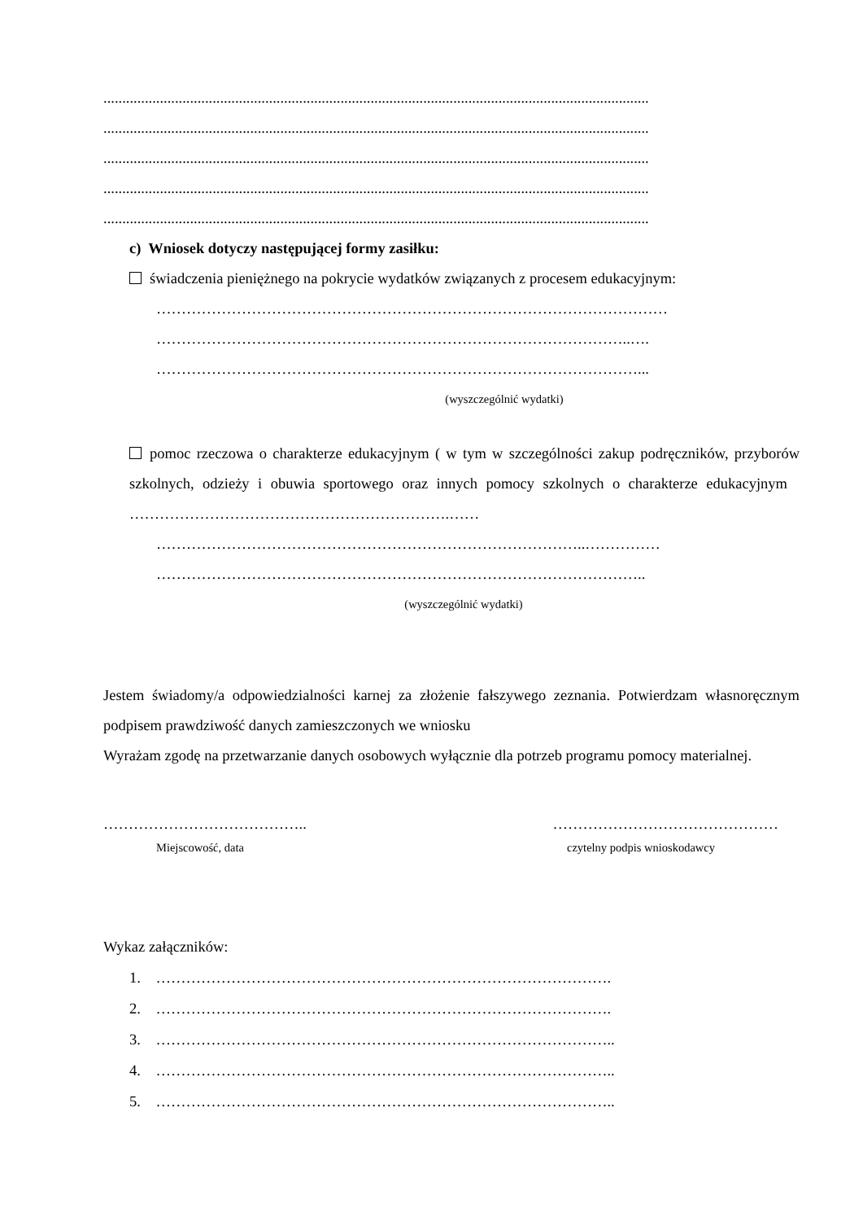.................................................................................................................................................
.................................................................................................................................................
.................................................................................................................................................
.................................................................................................................................................
.................................................................................................................................................
c) Wniosek dotyczy następującej formy zasiłku:
świadczenia pieniężnego na pokrycie wydatków związanych z procesem edukacyjnym:
…………………………………………………………………………………………
…………………………………………………………………………………..….
……………………………………………………………………………………...
(wyszczególnić wydatki)
pomoc rzeczowa o charakterze edukacyjnym ( w tym w szczególności zakup podręczników, przyborów szkolnych, odzieży i obuwia sportowego oraz innych pomocy szkolnych o charakterze edukacyjnym ……………………………………………………….……
…………………………………………………………………………..……………
……………………………………………………………………………………..
(wyszczególnić wydatki)
Jestem świadomy/a odpowiedzialności karnej za złożenie fałszywego zeznania. Potwierdzam własnoręcznym podpisem prawdziwość danych zamieszczonych we wniosku
Wyrażam zgodę na przetwarzanie danych osobowych wyłącznie dla potrzeb programu pomocy materialnej.
………………………………….. ………………………………………
Miejscowość, data czytelny podpis wnioskodawcy
Wykaz załączników:
1. ……………………………………………………………………………….
2. ……………………………………………………………………………….
3. ………………………………………………………………………………..
4. ………………………………………………………………………………..
5. ………………………………………………………………………………..